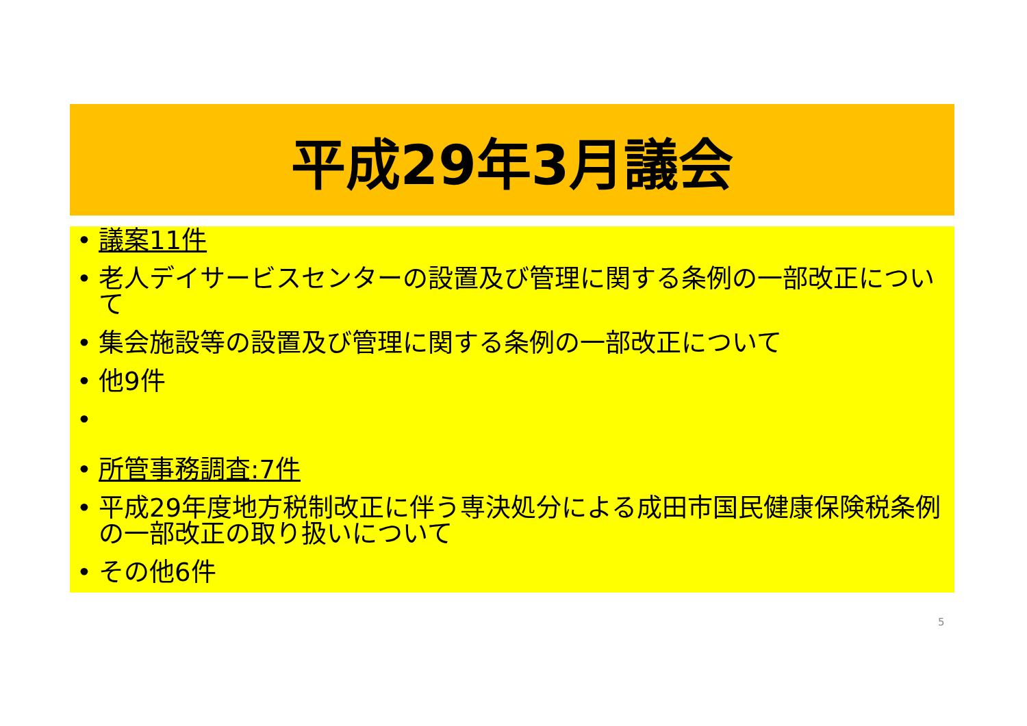平成29年3月議会
議案11件
老人デイサービスセンターの設置及び管理に関する条例の一部改正について
集会施設等の設置及び管理に関する条例の一部改正について
他9件
所管事務調査:7件
平成29年度地方税制改正に伴う専決処分による成田市国民健康保険税条例の一部改正の取り扱いについて
その他6件
5